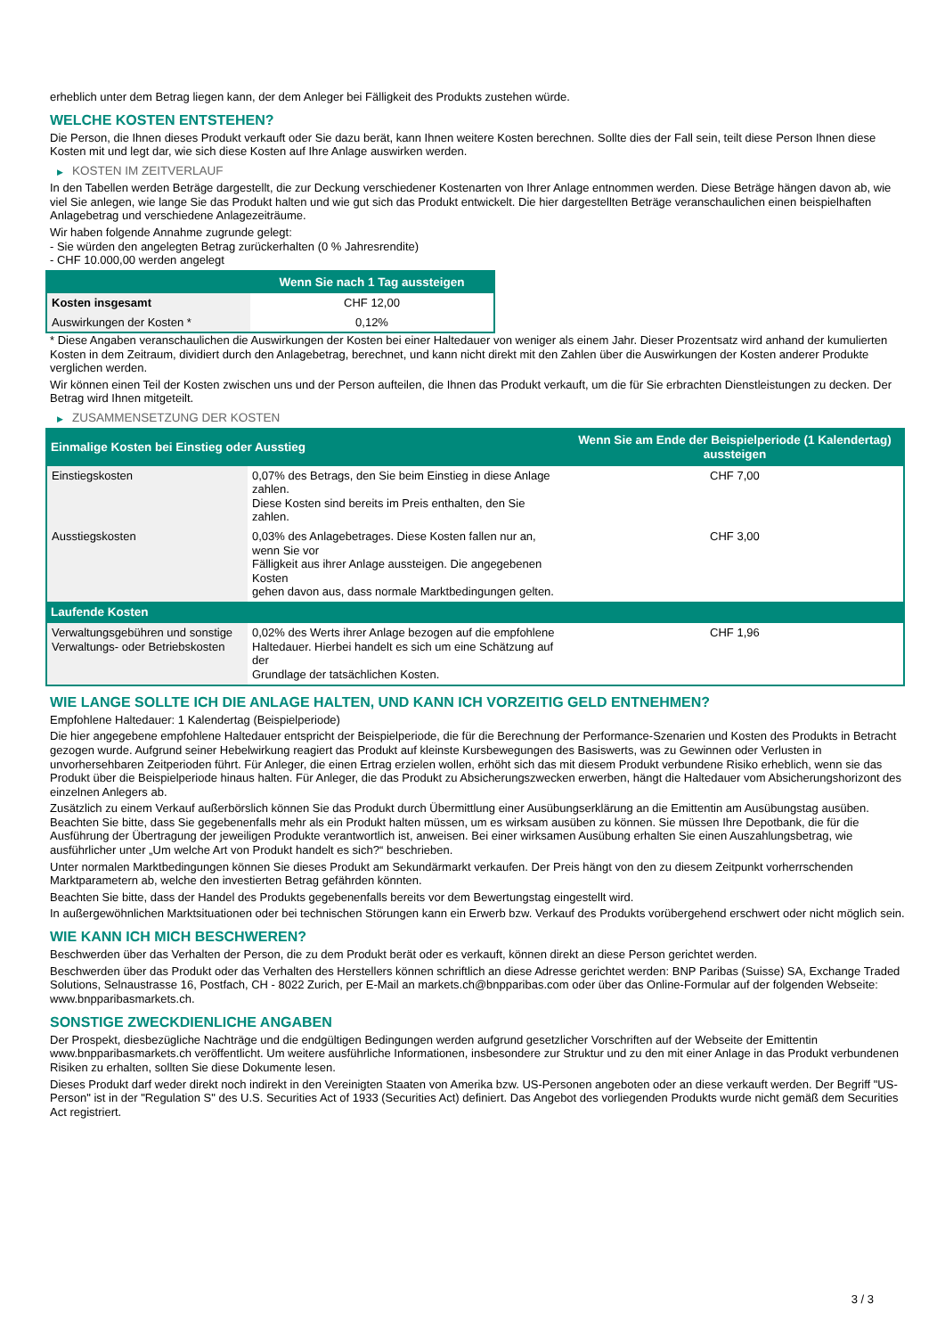erheblich unter dem Betrag liegen kann, der dem Anleger bei Fälligkeit des Produkts zustehen würde.
WELCHE KOSTEN ENTSTEHEN?
Die Person, die Ihnen dieses Produkt verkauft oder Sie dazu berät, kann Ihnen weitere Kosten berechnen. Sollte dies der Fall sein, teilt diese Person Ihnen diese Kosten mit und legt dar, wie sich diese Kosten auf Ihre Anlage auswirken werden.
▶ KOSTEN IM ZEITVERLAUF
In den Tabellen werden Beträge dargestellt, die zur Deckung verschiedener Kostenarten von Ihrer Anlage entnommen werden. Diese Beträge hängen davon ab, wie viel Sie anlegen, wie lange Sie das Produkt halten und wie gut sich das Produkt entwickelt. Die hier dargestellten Beträge veranschaulichen einen beispielhaften Anlagebetrag und verschiedene Anlagezeiträume.
Wir haben folgende Annahme zugrunde gelegt:
- Sie würden den angelegten Betrag zurückerhalten (0 % Jahresrendite)
- CHF 10.000,00 werden angelegt
| | Wenn Sie nach 1 Tag aussteigen |
| --- | --- |
| Kosten insgesamt | CHF 12,00 |
| Auswirkungen der Kosten * | 0,12% |
* Diese Angaben veranschaulichen die Auswirkungen der Kosten bei einer Haltedauer von weniger als einem Jahr. Dieser Prozentsatz wird anhand der kumulierten Kosten in dem Zeitraum, dividiert durch den Anlagebetrag, berechnet, und kann nicht direkt mit den Zahlen über die Auswirkungen der Kosten anderer Produkte verglichen werden.
Wir können einen Teil der Kosten zwischen uns und der Person aufteilen, die Ihnen das Produkt verkauft, um die für Sie erbrachten Dienstleistungen zu decken. Der Betrag wird Ihnen mitgeteilt.
▶ ZUSAMMENSETZUNG DER KOSTEN
| Einmalige Kosten bei Einstieg oder Ausstieg | | Wenn Sie am Ende der Beispielperiode (1 Kalendertag) aussteigen |
| --- | --- | --- |
| Einstiegskosten | 0,07% des Betrags, den Sie beim Einstieg in diese Anlage zahlen. Diese Kosten sind bereits im Preis enthalten, den Sie zahlen. | CHF 7,00 |
| Ausstiegskosten | 0,03% des Anlagebetrages. Diese Kosten fallen nur an, wenn Sie vor Fälligkeit aus ihrer Anlage aussteigen. Die angegebenen Kosten gehen davon aus, dass normale Marktbedingungen gelten. | CHF 3,00 |
| Laufende Kosten | | |
| Verwaltungsgebühren und sonstige Verwaltungs- oder Betriebskosten | 0,02% des Werts ihrer Anlage bezogen auf die empfohlene Haltedauer. Hierbei handelt es sich um eine Schätzung auf der Grundlage der tatsächlichen Kosten. | CHF 1,96 |
WIE LANGE SOLLTE ICH DIE ANLAGE HALTEN, UND KANN ICH VORZEITIG GELD ENTNEHMEN?
Empfohlene Haltedauer: 1 Kalendertag (Beispielperiode)
Die hier angegebene empfohlene Haltedauer entspricht der Beispielperiode, die für die Berechnung der Performance-Szenarien und Kosten des Produkts in Betracht gezogen wurde. Aufgrund seiner Hebelwirkung reagiert das Produkt auf kleinste Kursbewegungen des Basiswerts, was zu Gewinnen oder Verlusten in unvorhersehbaren Zeitperioden führt. Für Anleger, die einen Ertrag erzielen wollen, erhöht sich das mit diesem Produkt verbundene Risiko erheblich, wenn sie das Produkt über die Beispielperiode hinaus halten. Für Anleger, die das Produkt zu Absicherungszwecken erwerben, hängt die Haltedauer vom Absicherungshorizont des einzelnen Anlegers ab.
Zusätzlich zu einem Verkauf außerbörslich können Sie das Produkt durch Übermittlung einer Ausübungserklärung an die Emittentin am Ausübungstag ausüben. Beachten Sie bitte, dass Sie gegebenenfalls mehr als ein Produkt halten müssen, um es wirksam ausüben zu können. Sie müssen Ihre Depotbank, die für die Ausführung der Übertragung der jeweiligen Produkte verantwortlich ist, anweisen. Bei einer wirksamen Ausübung erhalten Sie einen Auszahlungsbetrag, wie ausführlicher unter „Um welche Art von Produkt handelt es sich?“ beschrieben.
Unter normalen Marktbedingungen können Sie dieses Produkt am Sekundärmarkt verkaufen. Der Preis hängt von den zu diesem Zeitpunkt vorherrschenden Marktparametern ab, welche den investierten Betrag gefährden könnten.
Beachten Sie bitte, dass der Handel des Produkts gegebenenfalls bereits vor dem Bewertungstag eingestellt wird.
In außergewöhnlichen Marktsituationen oder bei technischen Störungen kann ein Erwerb bzw. Verkauf des Produkts vorübergehend erschwert oder nicht möglich sein.
WIE KANN ICH MICH BESCHWEREN?
Beschwerden über das Verhalten der Person, die zu dem Produkt berät oder es verkauft, können direkt an diese Person gerichtet werden.
Beschwerden über das Produkt oder das Verhalten des Herstellers können schriftlich an diese Adresse gerichtet werden: BNP Paribas (Suisse) SA, Exchange Traded Solutions, Selnaustrasse 16, Postfach, CH - 8022 Zurich, per E-Mail an markets.ch@bnpparibas.com oder über das Online-Formular auf der folgenden Webseite: www.bnpparibasmarkets.ch.
SONSTIGE ZWECKDIENLICHE ANGABEN
Der Prospekt, diesbezügliche Nachträge und die endgültigen Bedingungen werden aufgrund gesetzlicher Vorschriften auf der Webseite der Emittentin www.bnpparibasmarkets.ch veröffentlicht. Um weitere ausführliche Informationen, insbesondere zur Struktur und zu den mit einer Anlage in das Produkt verbundenen Risiken zu erhalten, sollten Sie diese Dokumente lesen.
Dieses Produkt darf weder direkt noch indirekt in den Vereinigten Staaten von Amerika bzw. US-Personen angeboten oder an diese verkauft werden. Der Begriff "US-Person" ist in der "Regulation S" des U.S. Securities Act of 1933 (Securities Act) definiert. Das Angebot des vorliegenden Produkts wurde nicht gemäß dem Securities Act registriert.
3 / 3